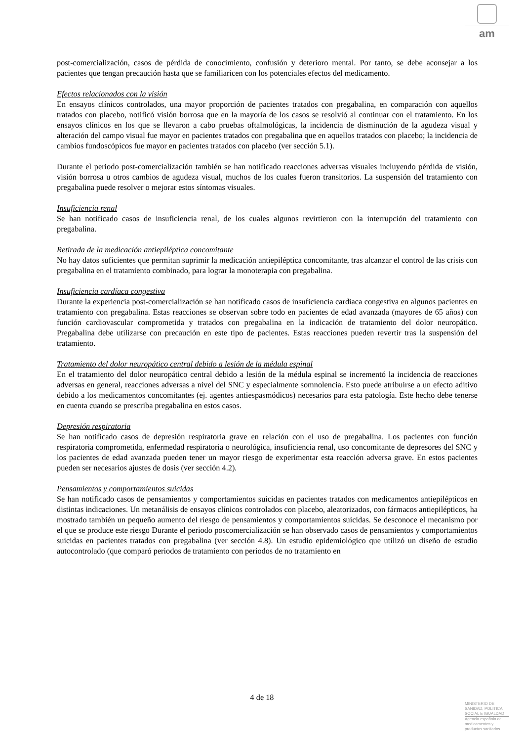am
post-comercialización, casos de pérdida de conocimiento, confusión y deterioro mental. Por tanto, se debe aconsejar a los pacientes que tengan precaución hasta que se familiaricen con los potenciales efectos del medicamento.
Efectos relacionados con la visión
En ensayos clínicos controlados, una mayor proporción de pacientes tratados con pregabalina, en comparación con aquellos tratados con placebo, notificó visión borrosa que en la mayoría de los casos se resolvió al continuar con el tratamiento. En los ensayos clínicos en los que se llevaron a cabo pruebas oftalmológicas, la incidencia de disminución de la agudeza visual y alteración del campo visual fue mayor en pacientes tratados con pregabalina que en aquellos tratados con placebo; la incidencia de cambios fundoscópicos fue mayor en pacientes tratados con placebo (ver sección 5.1).
Durante el periodo post-comercialización también se han notificado reacciones adversas visuales incluyendo pérdida de visión, visión borrosa u otros cambios de agudeza visual, muchos de los cuales fueron transitorios. La suspensión del tratamiento con pregabalina puede resolver o mejorar estos síntomas visuales.
Insuficiencia renal
Se han notificado casos de insuficiencia renal, de los cuales algunos revirtieron con la interrupción del tratamiento con pregabalina.
Retirada de la medicación antiepiléptica concomitante
No hay datos suficientes que permitan suprimir la medicación antiepiléptica concomitante, tras alcanzar el control de las crisis con pregabalina en el tratamiento combinado, para lograr la monoterapia con pregabalina.
Insuficiencia cardíaca congestiva
Durante la experiencia post-comercialización se han notificado casos de insuficiencia cardiaca congestiva en algunos pacientes en tratamiento con pregabalina. Estas reacciones se observan sobre todo en pacientes de edad avanzada (mayores de 65 años) con función cardiovascular comprometida y tratados con pregabalina en la indicación de tratamiento del dolor neuropático. Pregabalina debe utilizarse con precaución en este tipo de pacientes. Estas reacciones pueden revertir tras la suspensión del tratamiento.
Tratamiento del dolor neuropático central debido a lesión de la médula espinal
En el tratamiento del dolor neuropático central debido a lesión de la médula espinal se incrementó la incidencia de reacciones adversas en general, reacciones adversas a nivel del SNC y especialmente somnolencia. Esto puede atribuirse a un efecto aditivo debido a los medicamentos concomitantes (ej. agentes antiespasmódicos) necesarios para esta patología. Este hecho debe tenerse en cuenta cuando se prescriba pregabalina en estos casos.
Depresión respiratoria
Se han notificado casos de depresión respiratoria grave en relación con el uso de pregabalina. Los pacientes con función respiratoria comprometida, enfermedad respiratoria o neurológica, insuficiencia renal, uso concomitante de depresores del SNC y los pacientes de edad avanzada pueden tener un mayor riesgo de experimentar esta reacción adversa grave. En estos pacientes pueden ser necesarios ajustes de dosis (ver sección 4.2).
Pensamientos y comportamientos suicidas
Se han notificado casos de pensamientos y comportamientos suicidas en pacientes tratados con medicamentos antiepilépticos en distintas indicaciones. Un metanálisis de ensayos clínicos controlados con placebo, aleatorizados, con fármacos antiepilépticos, ha mostrado también un pequeño aumento del riesgo de pensamientos y comportamientos suicidas. Se desconoce el mecanismo por el que se produce este riesgo Durante el periodo poscomercialización se han observado casos de pensamientos y comportamientos suicidas en pacientes tratados con pregabalina (ver sección 4.8). Un estudio epidemiológico que utilizó un diseño de estudio autocontrolado (que comparó periodos de tratamiento con periodos de no tratamiento en
4 de 18
MINISTERIO DE
SANIDAD, POLITICA
SOCIAL E IGUALDAD
Agencia española de
medicamentos y
productos sanitarios